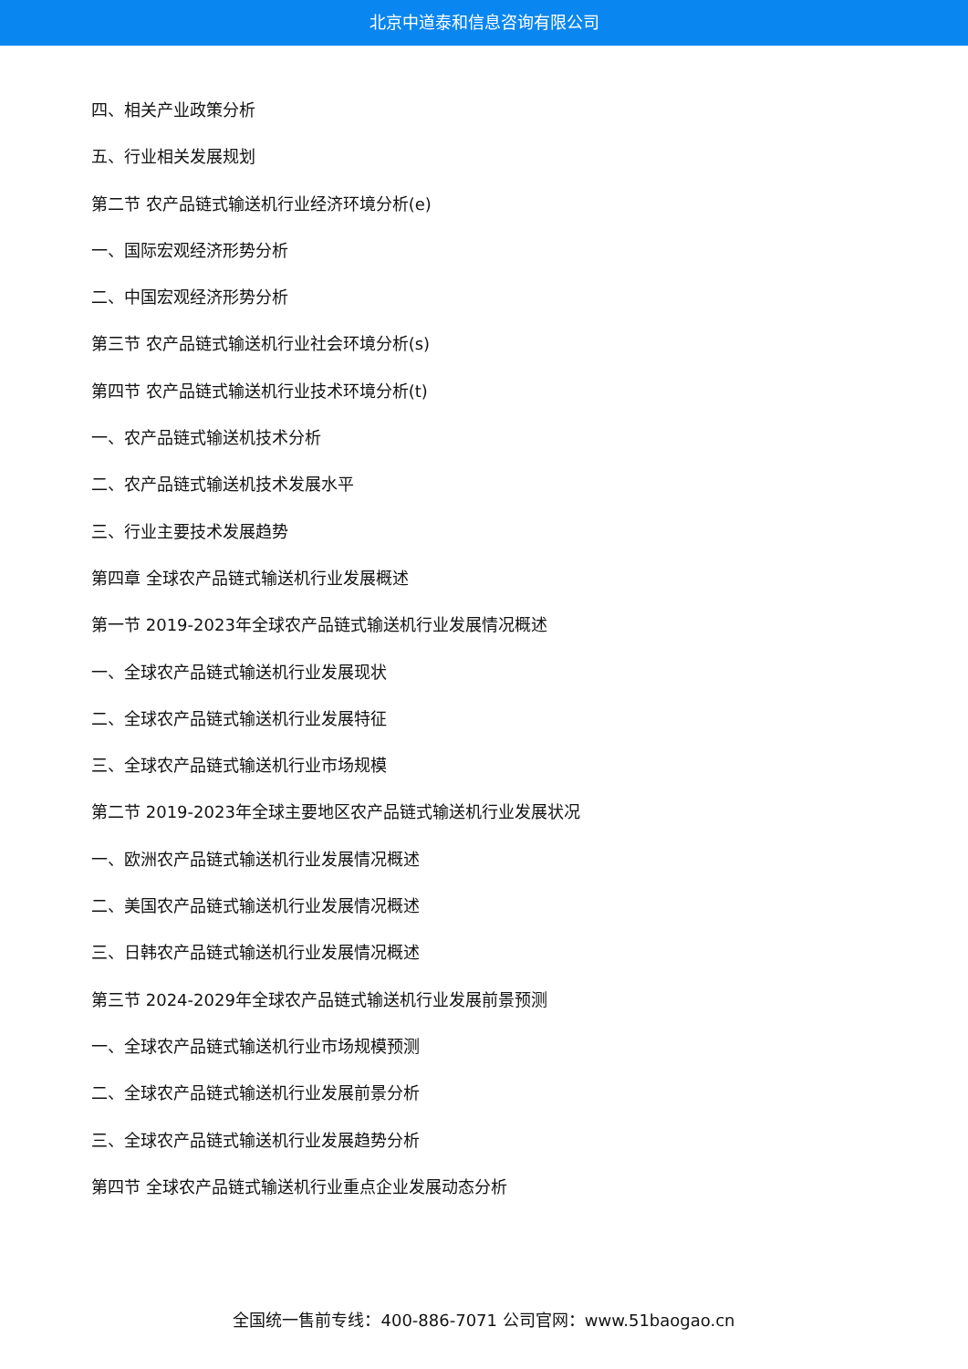北京中道泰和信息咨询有限公司
四、相关产业政策分析
五、行业相关发展规划
第二节 农产品链式输送机行业经济环境分析(e)
一、国际宏观经济形势分析
二、中国宏观经济形势分析
第三节 农产品链式输送机行业社会环境分析(s)
第四节 农产品链式输送机行业技术环境分析(t)
一、农产品链式输送机技术分析
二、农产品链式输送机技术发展水平
三、行业主要技术发展趋势
第四章 全球农产品链式输送机行业发展概述
第一节 2019-2023年全球农产品链式输送机行业发展情况概述
一、全球农产品链式输送机行业发展现状
二、全球农产品链式输送机行业发展特征
三、全球农产品链式输送机行业市场规模
第二节 2019-2023年全球主要地区农产品链式输送机行业发展状况
一、欧洲农产品链式输送机行业发展情况概述
二、美国农产品链式输送机行业发展情况概述
三、日韩农产品链式输送机行业发展情况概述
第三节 2024-2029年全球农产品链式输送机行业发展前景预测
一、全球农产品链式输送机行业市场规模预测
二、全球农产品链式输送机行业发展前景分析
三、全球农产品链式输送机行业发展趋势分析
第四节 全球农产品链式输送机行业重点企业发展动态分析
全国统一售前专线：400-886-7071 公司官网：www.51baogao.cn